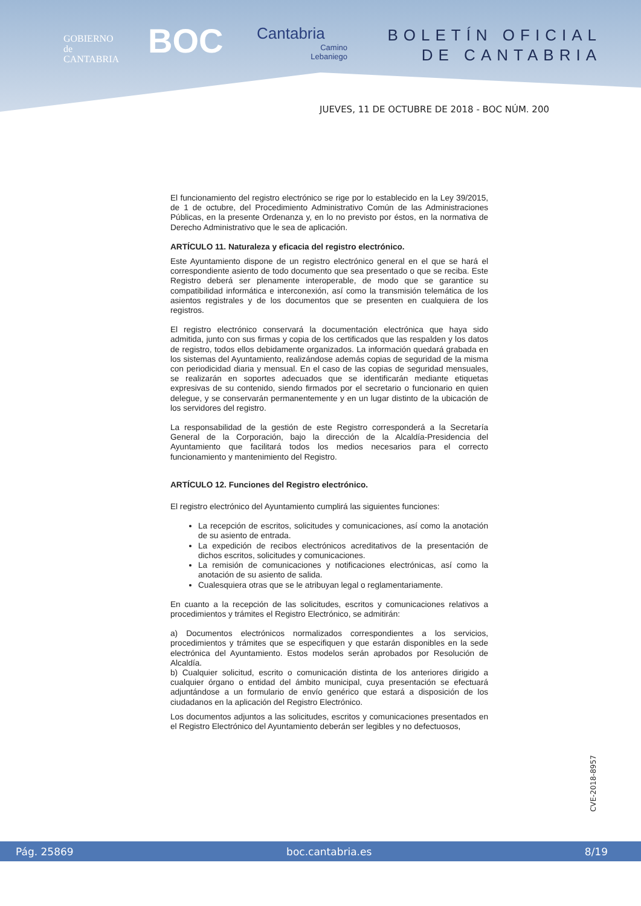GOBIERNO
de
CANTABRIA
BOC
Cantabria
Camino
Lebaniego
BOLETÍN OFICIAL
DE CANTABRIA
JUEVES, 11 DE OCTUBRE DE 2018 - BOC NÚM. 200
El funcionamiento del registro electrónico se rige por lo establecido en la Ley 39/2015, de 1 de octubre, del Procedimiento Administrativo Común de las Administraciones Públicas, en la presente Ordenanza y, en lo no previsto por éstos, en la normativa de Derecho Administrativo que le sea de aplicación.
ARTÍCULO 11. Naturaleza y eficacia del registro electrónico.
Este Ayuntamiento dispone de un registro electrónico general en el que se hará el correspondiente asiento de todo documento que sea presentado o que se reciba. Este Registro deberá ser plenamente interoperable, de modo que se garantice su compatibilidad informática e interconexión, así como la transmisión telemática de los asientos registrales y de los documentos que se presenten en cualquiera de los registros.
El registro electrónico conservará la documentación electrónica que haya sido admitida, junto con sus firmas y copia de los certificados que las respalden y los datos de registro, todos ellos debidamente organizados. La información quedará grabada en los sistemas del Ayuntamiento, realizándose además copias de seguridad de la misma con periodicidad diaria y mensual. En el caso de las copias de seguridad mensuales, se realizarán en soportes adecuados que se identificarán mediante etiquetas expresivas de su contenido, siendo firmados por el secretario o funcionario en quien delegue, y se conservarán permanentemente y en un lugar distinto de la ubicación de los servidores del registro.
La responsabilidad de la gestión de este Registro corresponderá a la Secretaría General de la Corporación, bajo la dirección de la Alcaldía-Presidencia del Ayuntamiento que facilitará todos los medios necesarios para el correcto funcionamiento y mantenimiento del Registro.
ARTÍCULO 12. Funciones del Registro electrónico.
El registro electrónico del Ayuntamiento cumplirá las siguientes funciones:
La recepción de escritos, solicitudes y comunicaciones, así como la anotación de su asiento de entrada.
La expedición de recibos electrónicos acreditativos de la presentación de dichos escritos, solicitudes y comunicaciones.
La remisión de comunicaciones y notificaciones electrónicas, así como la anotación de su asiento de salida.
Cualesquiera otras que se le atribuyan legal o reglamentariamente.
En cuanto a la recepción de las solicitudes, escritos y comunicaciones relativos a procedimientos y trámites el Registro Electrónico, se admitirán:
a) Documentos electrónicos normalizados correspondientes a los servicios, procedimientos y trámites que se especifiquen y que estarán disponibles en la sede electrónica del Ayuntamiento. Estos modelos serán aprobados por Resolución de Alcaldía.
b) Cualquier solicitud, escrito o comunicación distinta de los anteriores dirigido a cualquier órgano o entidad del ámbito municipal, cuya presentación se efectuará adjuntándose a un formulario de envío genérico que estará a disposición de los ciudadanos en la aplicación del Registro Electrónico.
Los documentos adjuntos a las solicitudes, escritos y comunicaciones presentados en el Registro Electrónico del Ayuntamiento deberán ser legibles y no defectuosos,
CVE-2018-8957
Pág. 25869 boc.cantabria.es 8/19